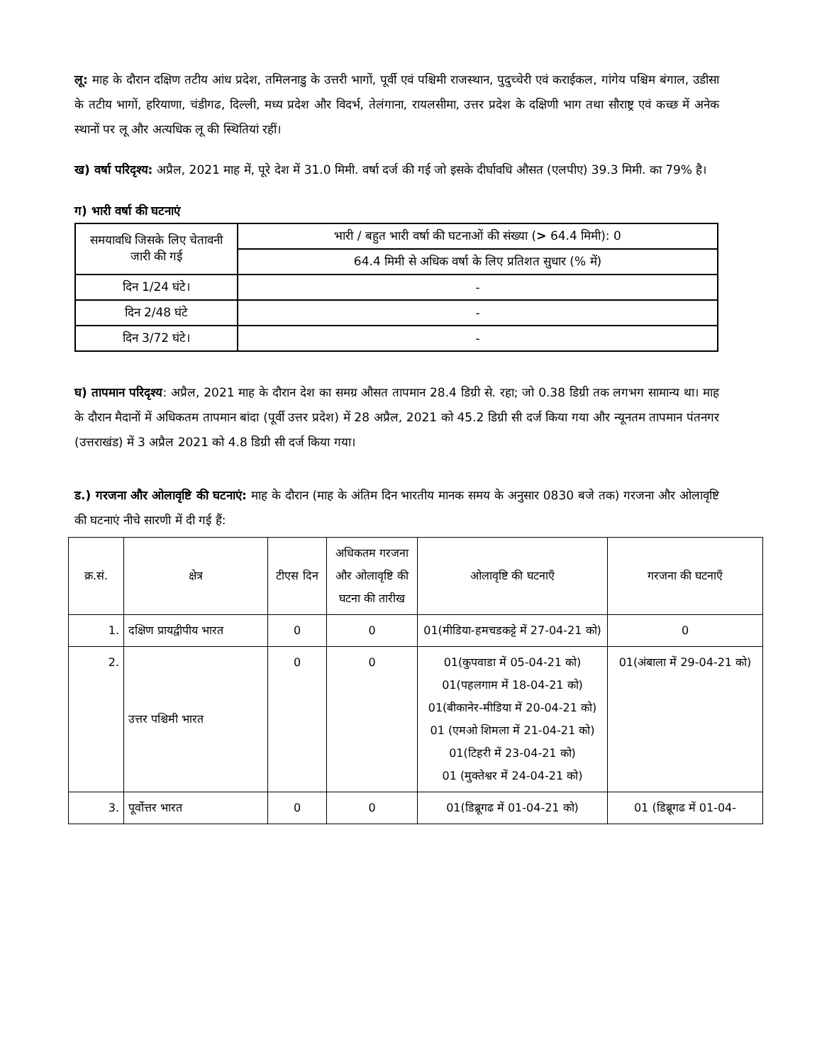लू: माह के दौरान दक्षिण तटीय आंध प्रदेश, तमिलनाडु के उत्तरी भागों, पूर्वी एवं पश्चिमी राजस्थान, पुदुच्चेरी एवं कराईकल, गांगेय पश्चिम बंगाल, उडीसा के तटीय भागों, हरियाणा, चंडीगढ, दिल्ली, मध्य प्रदेश और विदर्भ, तेलंगाना, रायलसीमा, उत्तर प्रदेश के दक्षिणी भाग तथा सौराष्ट्र एवं कच्छ में अनेक स्थानों पर लू और अत्यधिक लू की स्थितियां रहीं।
ख) वर्षा परिदृश्य: अप्रैल, 2021 माह में, पूरे देश में 31.0 मिमी. वर्षा दर्ज की गई जो इसके दीर्घावधि औसत (एलपीए) 39.3 मिमी. का 79% है।
ग) भारी वर्षा की घटनाएं
| समयावधि जिसके लिए चेतावनी जारी की गई | भारी / बहुत भारी वर्षा की घटनाओं की संख्या ( > 64.4 मिमी): 0 |
| | 64.4 मिमी से अधिक वर्षा के लिए प्रतिशत सुधार (% में) |
| दिन 1/24 घंटे। | - |
| दिन 2/48 घंटे | - |
| दिन 3/72 घंटे। | - |
घ) तापमान परिदृश्य: अप्रैल, 2021 माह के दौरान देश का समग्र औसत तापमान 28.4 डिग्री से. रहा; जो 0.38 डिग्री तक लगभग सामान्य था। माह के दौरान मैदानों में अधिकतम तापमान बांदा (पूर्वी उत्तर प्रदेश) में 28 अप्रैल, 2021 को 45.2 डिग्री सी दर्ज किया गया और न्यूनतम तापमान पंतनगर (उत्तराखंड) में 3 अप्रैल 2021 को 4.8 डिग्री सी दर्ज किया गया।
ड.) गरजना और ओलावृष्टि की घटनाएं: माह के दौरान (माह के अंतिम दिन भारतीय मानक समय के अनुसार 0830 बजे तक) गरजना और ओलावृष्टि की घटनाएं नीचे सारणी में दी गई हैं:
| क्र.सं. | क्षेत्र | टीएस दिन | अधिकतम गरजना और ओलावृष्टि की घटना की तारीख | ओलावृष्टि की घटनाएँ | गरजना की घटनाएँ |
| 1. | दक्षिण प्रायद्वीपीय भारत | 0 | 0 | 01(मीडिया-हमचडकट्टे में 27-04-21 को) | 0 |
| 2. | उत्तर पश्चिमी भारत | 0 | 0 | 01(कुपवाडा में 05-04-21 को) 01(पहलगाम में 18-04-21 को) 01(बीकानेर-मीडिया में 20-04-21 को) 01 (एमओ शिमला में 21-04-21 को) 01(टिहरी में 23-04-21 को) 01 (मुक्तेश्वर में 24-04-21 को) | 01(अंबाला में 29-04-21 को) |
| 3. | पूर्वोत्तर भारत | 0 | 0 | 01(डिब्रूगढ में 01-04-21 को) | 01 (डिब्रूगढ में 01-04- |